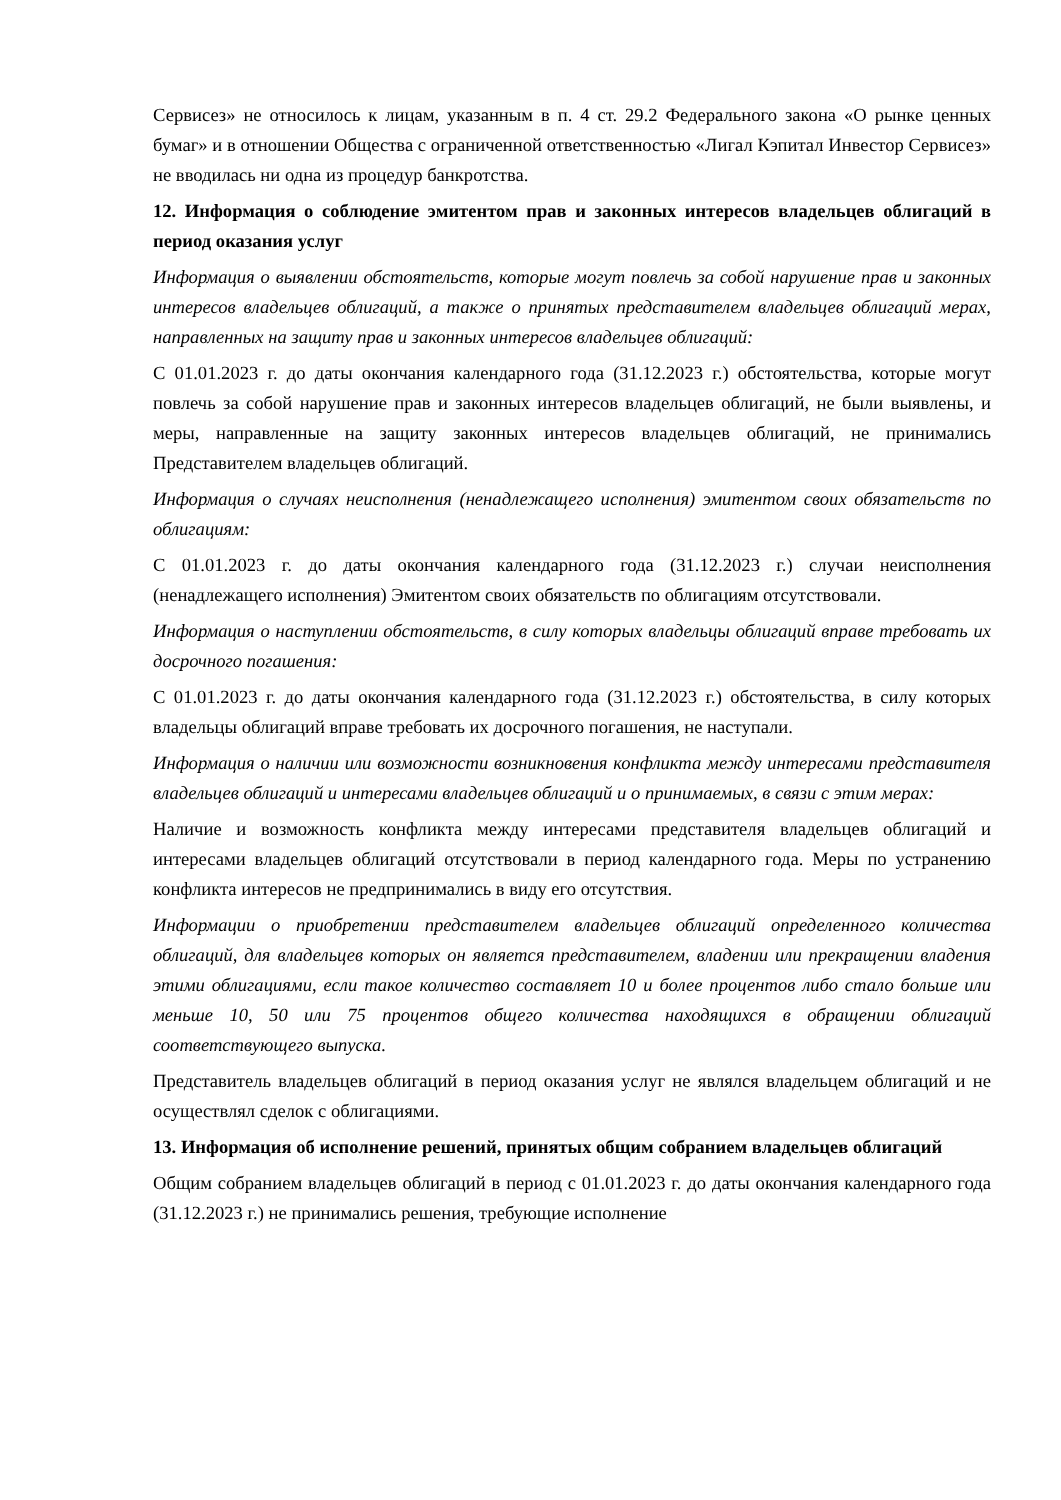Сервисез» не относилось к лицам, указанным в п. 4 ст. 29.2 Федерального закона «О рынке ценных бумаг» и в отношении Общества с ограниченной ответственностью «Лигал Кэпитал Инвестор Сервисез» не вводилась ни одна из процедур банкротства.
12. Информация о соблюдение эмитентом прав и законных интересов владельцев облигаций в период оказания услуг
Информация о выявлении обстоятельств, которые могут повлечь за собой нарушение прав и законных интересов владельцев облигаций, а также о принятых представителем владельцев облигаций мерах, направленных на защиту прав и законных интересов владельцев облигаций:
С 01.01.2023 г. до даты окончания календарного года (31.12.2023 г.) обстоятельства, которые могут повлечь за собой нарушение прав и законных интересов владельцев облигаций, не были выявлены, и меры, направленные на защиту законных интересов владельцев облигаций, не принимались Представителем владельцев облигаций.
Информация о случаях неисполнения (ненадлежащего исполнения) эмитентом своих обязательств по облигациям:
С 01.01.2023 г. до даты окончания календарного года (31.12.2023 г.) случаи неисполнения (ненадлежащего исполнения) Эмитентом своих обязательств по облигациям отсутствовали.
Информация о наступлении обстоятельств, в силу которых владельцы облигаций вправе требовать их досрочного погашения:
С 01.01.2023 г. до даты окончания календарного года (31.12.2023 г.) обстоятельства, в силу которых владельцы облигаций вправе требовать их досрочного погашения, не наступали.
Информация о наличии или возможности возникновения конфликта между интересами представителя владельцев облигаций и интересами владельцев облигаций и о принимаемых, в связи с этим мерах:
Наличие и возможность конфликта между интересами представителя владельцев облигаций и интересами владельцев облигаций отсутствовали в период календарного года. Меры по устранению конфликта интересов не предпринимались в виду его отсутствия.
Информации о приобретении представителем владельцев облигаций определенного количества облигаций, для владельцев которых он является представителем, владении или прекращении владения этими облигациями, если такое количество составляет 10 и более процентов либо стало больше или меньше 10, 50 или 75 процентов общего количества находящихся в обращении облигаций соответствующего выпуска.
Представитель владельцев облигаций в период оказания услуг не являлся владельцем облигаций и не осуществлял сделок с облигациями.
13. Информация об исполнение решений, принятых общим собранием владельцев облигаций
Общим собранием владельцев облигаций в период с 01.01.2023 г. до даты окончания календарного года (31.12.2023 г.) не принимались решения, требующие исполнение